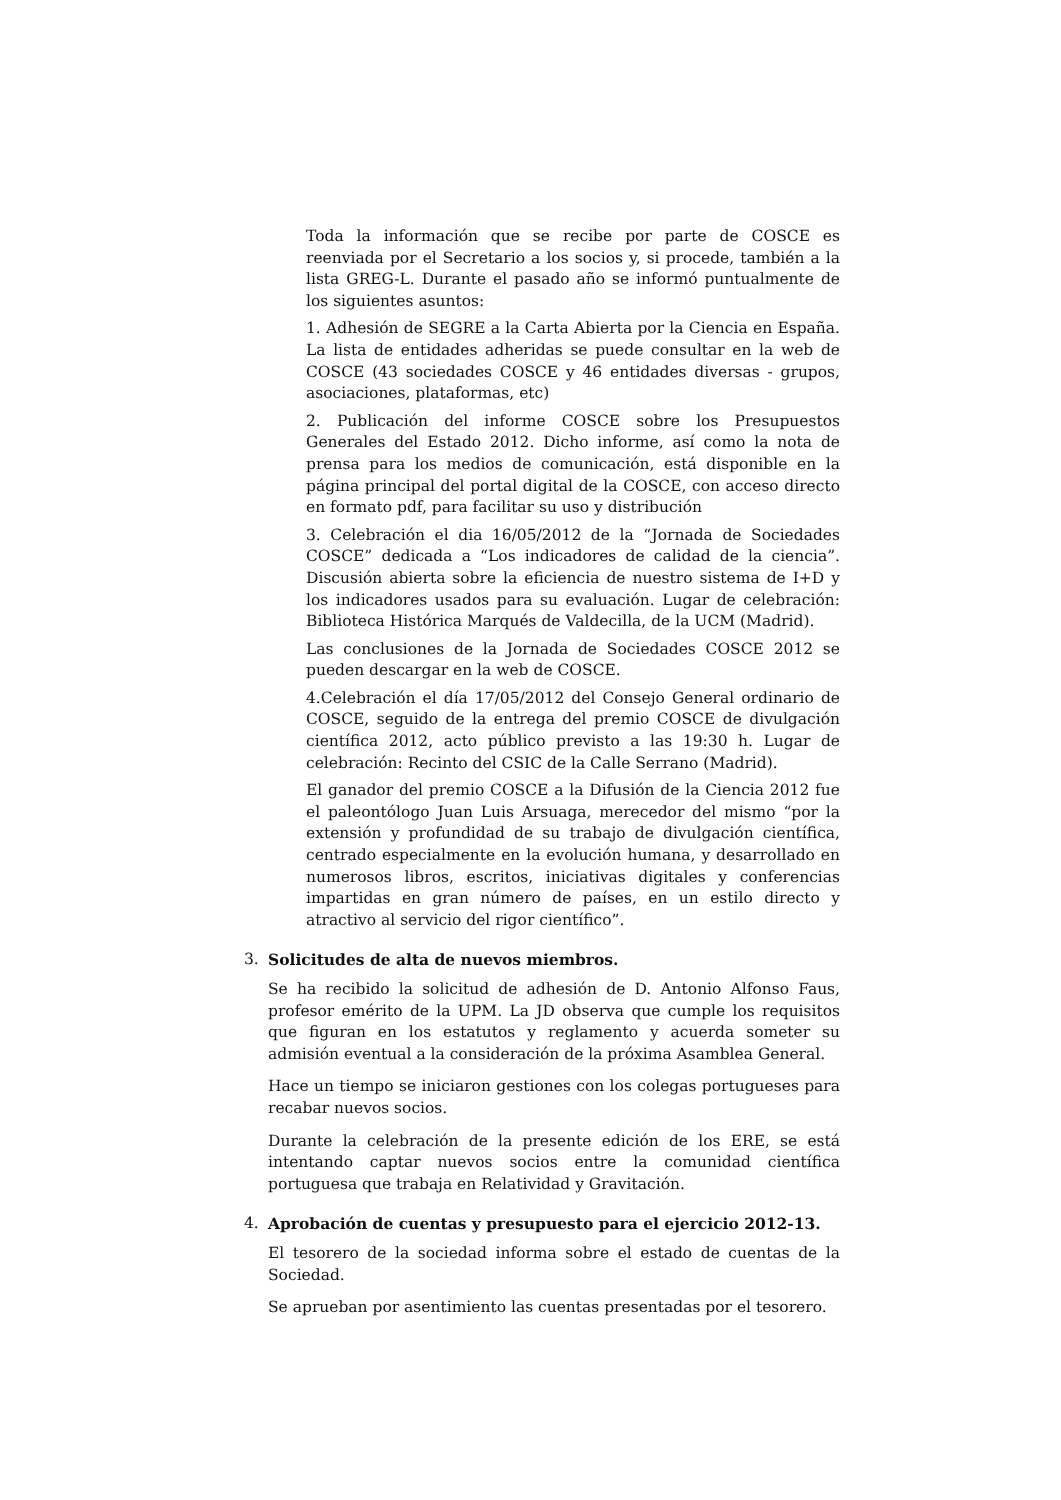Toda la información que se recibe por parte de COSCE es reenviada por el Secretario a los socios y, si procede, también a la lista GREG-L. Durante el pasado año se informó puntualmente de los siguientes asuntos:
1. Adhesión de SEGRE a la Carta Abierta por la Ciencia en España. La lista de entidades adheridas se puede consultar en la web de COSCE (43 sociedades COSCE y 46 entidades diversas - grupos, asociaciones, plataformas, etc)
2. Publicación del informe COSCE sobre los Presupuestos Generales del Estado 2012. Dicho informe, así como la nota de prensa para los medios de comunicación, está disponible en la página principal del portal digital de la COSCE, con acceso directo en formato pdf, para facilitar su uso y distribución
3. Celebración el dia 16/05/2012 de la “Jornada de Sociedades COSCE” dedicada a “Los indicadores de calidad de la ciencia”. Discusión abierta sobre la eficiencia de nuestro sistema de I+D y los indicadores usados para su evaluación. Lugar de celebración: Biblioteca Histórica Marqués de Valdecilla, de la UCM (Madrid).
Las conclusiones de la Jornada de Sociedades COSCE 2012 se pueden descargar en la web de COSCE.
4.Celebración el día 17/05/2012 del Consejo General ordinario de COSCE, seguido de la entrega del premio COSCE de divulgación científica 2012, acto público previsto a las 19:30 h. Lugar de celebración: Recinto del CSIC de la Calle Serrano (Madrid).
El ganador del premio COSCE a la Difusión de la Ciencia 2012 fue el paleontólogo Juan Luis Arsuaga, merecedor del mismo “por la extensión y profundidad de su trabajo de divulgación científica, centrado especialmente en la evolución humana, y desarrollado en numerosos libros, escritos, iniciativas digitales y conferencias impartidas en gran número de países, en un estilo directo y atractivo al servicio del rigor científico”.
3. Solicitudes de alta de nuevos miembros.
Se ha recibido la solicitud de adhesión de D. Antonio Alfonso Faus, profesor emérito de la UPM. La JD observa que cumple los requisitos que figuran en los estatutos y reglamento y acuerda someter su admisión eventual a la consideración de la próxima Asamblea General.
Hace un tiempo se iniciaron gestiones con los colegas portugueses para recabar nuevos socios.
Durante la celebración de la presente edición de los ERE, se está intentando captar nuevos socios entre la comunidad científica portuguesa que trabaja en Relatividad y Gravitación.
4. Aprobación de cuentas y presupuesto para el ejercicio 2012-13.
El tesorero de la sociedad informa sobre el estado de cuentas de la Sociedad.
Se aprueban por asentimiento las cuentas presentadas por el tesorero.